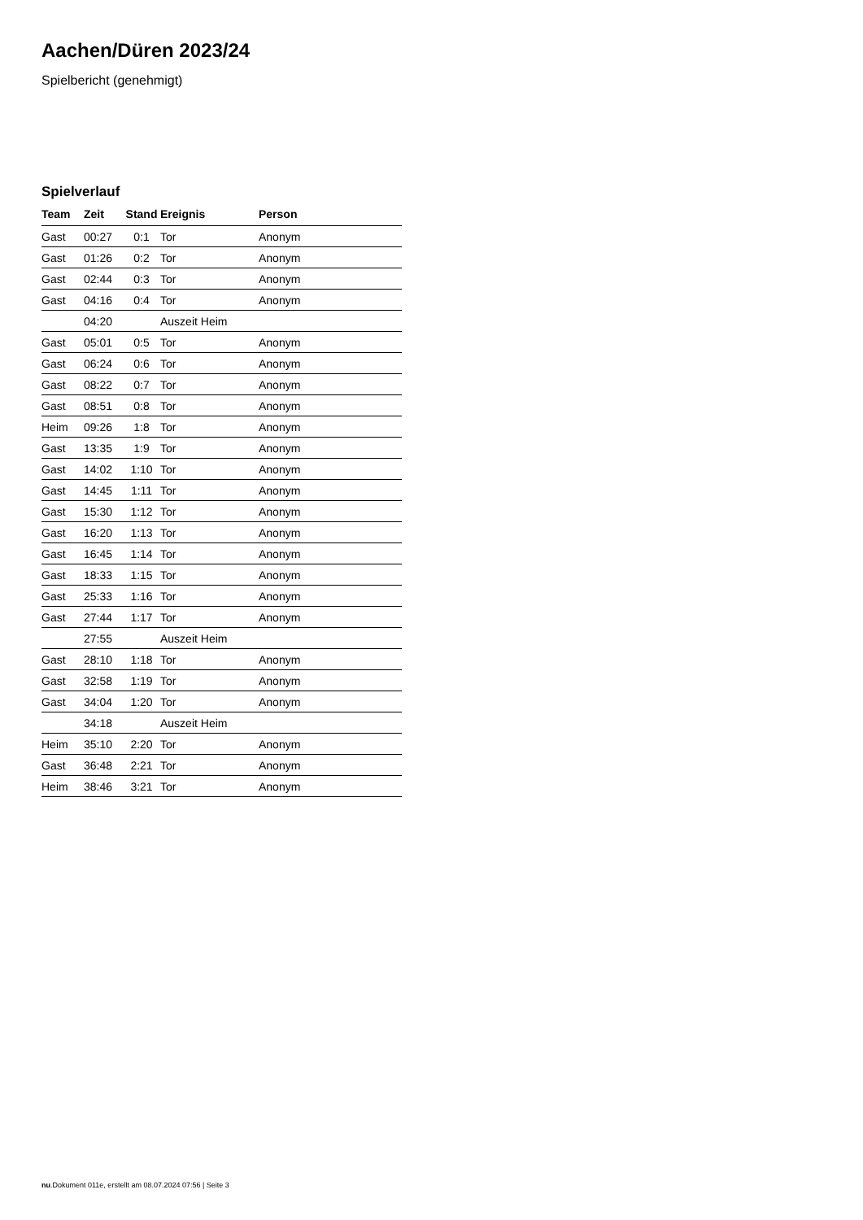Aachen/Düren 2023/24
Spielbericht (genehmigt)
Spielverlauf
| Team | Zeit | Stand | Ereignis | Person |
| --- | --- | --- | --- | --- |
| Gast | 00:27 | 0:1 | Tor | Anonym |
| Gast | 01:26 | 0:2 | Tor | Anonym |
| Gast | 02:44 | 0:3 | Tor | Anonym |
| Gast | 04:16 | 0:4 | Tor | Anonym |
| | 04:20 | | Auszeit Heim | |
| Gast | 05:01 | 0:5 | Tor | Anonym |
| Gast | 06:24 | 0:6 | Tor | Anonym |
| Gast | 08:22 | 0:7 | Tor | Anonym |
| Gast | 08:51 | 0:8 | Tor | Anonym |
| Heim | 09:26 | 1:8 | Tor | Anonym |
| Gast | 13:35 | 1:9 | Tor | Anonym |
| Gast | 14:02 | 1:10 | Tor | Anonym |
| Gast | 14:45 | 1:11 | Tor | Anonym |
| Gast | 15:30 | 1:12 | Tor | Anonym |
| Gast | 16:20 | 1:13 | Tor | Anonym |
| Gast | 16:45 | 1:14 | Tor | Anonym |
| Gast | 18:33 | 1:15 | Tor | Anonym |
| Gast | 25:33 | 1:16 | Tor | Anonym |
| Gast | 27:44 | 1:17 | Tor | Anonym |
| | 27:55 | | Auszeit Heim | |
| Gast | 28:10 | 1:18 | Tor | Anonym |
| Gast | 32:58 | 1:19 | Tor | Anonym |
| Gast | 34:04 | 1:20 | Tor | Anonym |
| | 34:18 | | Auszeit Heim | |
| Heim | 35:10 | 2:20 | Tor | Anonym |
| Gast | 36:48 | 2:21 | Tor | Anonym |
| Heim | 38:46 | 3:21 | Tor | Anonym |
nu.Dokument 011e, erstellt am 08.07.2024 07:56 | Seite 3